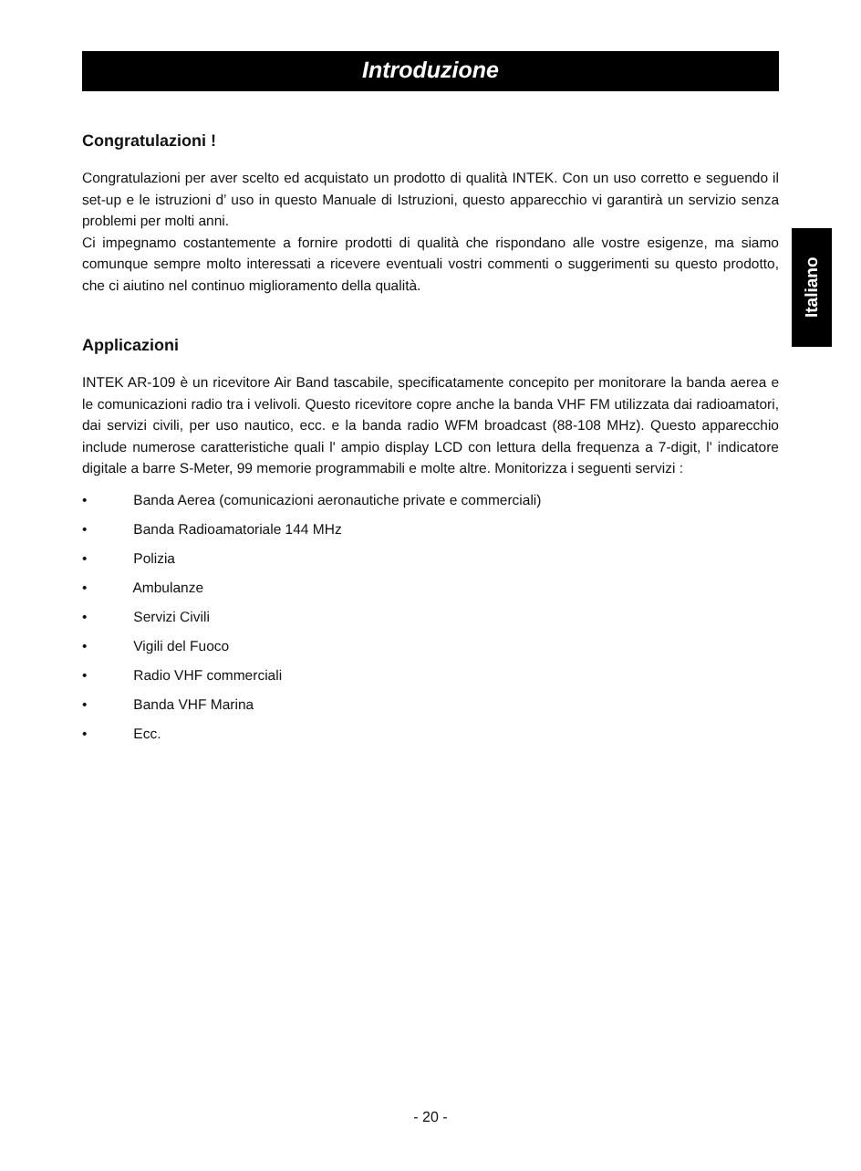Introduzione
Congratulazioni !
Congratulazioni per aver scelto ed acquistato un prodotto di qualità INTEK. Con un uso corretto e seguendo il set-up e le istruzioni d’ uso in questo Manuale di Istruzioni, questo apparecchio vi garantirà un servizio senza problemi per molti anni.
Ci impegnamo costantemente a fornire prodotti di qualità che rispondano alle vostre esigenze, ma siamo comunque sempre molto interessati a ricevere eventuali vostri commenti o suggerimenti su questo prodotto, che ci aiutino nel continuo miglioramento della qualità.
Applicazioni
INTEK AR-109 è un ricevitore Air Band tascabile, specificatamente concepito per monitorare la banda aerea e le comunicazioni radio tra i velivoli. Questo ricevitore copre anche la banda VHF FM utilizzata dai radioamatori, dai servizi civili, per uso nautico, ecc. e la banda radio WFM broadcast (88-108 MHz). Questo apparecchio include numerose caratteristiche quali l' ampio display LCD con lettura della frequenza a 7-digit, l' indicatore digitale a barre S-Meter, 99 memorie programmabili e molte altre. Monitorizza i seguenti servizi :
• Banda Aerea (comunicazioni aeronautiche private e commerciali)
• Banda Radioamatoriale 144 MHz
• Polizia
• Ambulanze
• Servizi Civili
• Vigili del Fuoco
• Radio VHF commerciali
• Banda VHF Marina
• Ecc.
Italiano
- 20 -